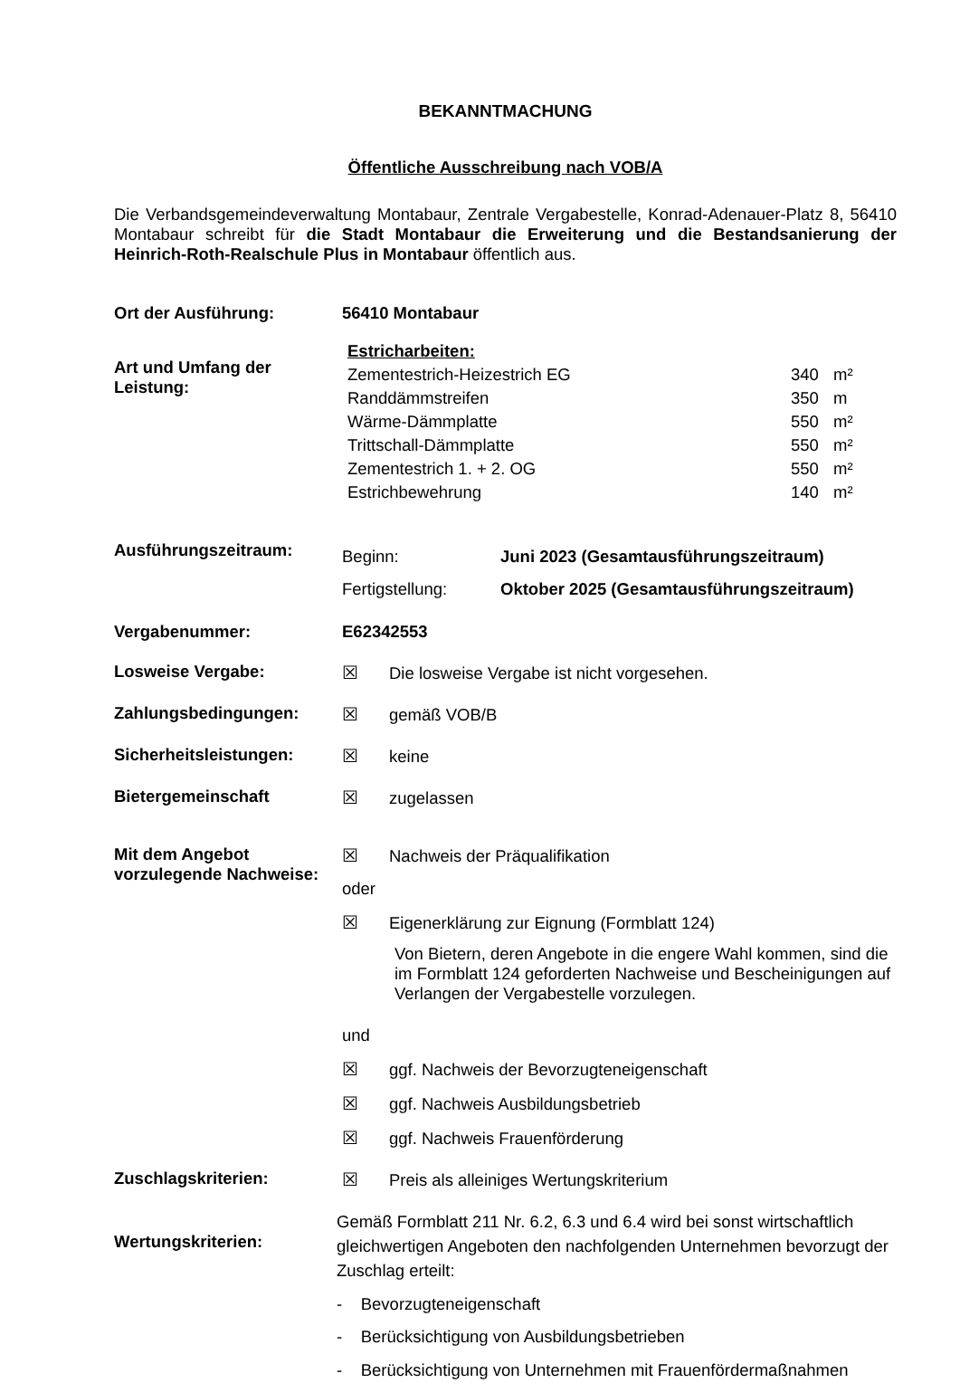BEKANNTMACHUNG
Öffentliche Ausschreibung nach VOB/A
Die Verbandsgemeindeverwaltung Montabaur, Zentrale Vergabestelle, Konrad-Adenauer-Platz 8, 56410 Montabaur schreibt für die Stadt Montabaur die Erweiterung und die Bestandsanierung der Heinrich-Roth-Realschule Plus in Montabaur öffentlich aus.
Ort der Ausführung: 56410 Montabaur
Art und Umfang der Leistung:
| Estricharbeiten: | | |
| Zementestrich-Heizestrich EG | 340 | m² |
| Randdämmstreifen | 350 | m |
| Wärme-Dämmplatte | 550 | m² |
| Trittschall-Dämmplatte | 550 | m² |
| Zementestrich 1. + 2. OG | 550 | m² |
| Estrichbewehrung | 140 | m² |
Ausführungszeitraum:
| Beginn: | Juni 2023 (Gesamtausführungszeitraum) |
| Fertigstellung: | Oktober 2025 (Gesamtausführungszeitraum) |
Vergabenummer: E62342553
Losweise Vergabe: ☒ Die losweise Vergabe ist nicht vorgesehen.
Zahlungsbedingungen: ☒ gemäß VOB/B
Sicherheitsleistungen: ☒ keine
Bietergemeinschaft ☒ zugelassen
Mit dem Angebot vorzulegende Nachweise:
☒ Nachweis der Präqualifikation
oder
☒ Eigenerklärung zur Eignung (Formblatt 124)
Von Bietern, deren Angebote in die engere Wahl kommen, sind die im Formblatt 124 geforderten Nachweise und Bescheinigungen auf Verlangen der Vergabestelle vorzulegen.
und
☒ ggf. Nachweis der Bevorzugteneigenschaft
☒ ggf. Nachweis Ausbildungsbetrieb
☒ ggf. Nachweis Frauenförderung
Zuschlagskriterien: ☒ Preis als alleiniges Wertungskriterium
Wertungskriterien:
Gemäß Formblatt 211 Nr. 6.2, 6.3 und 6.4 wird bei sonst wirtschaftlich gleichwertigen Angeboten den nachfolgenden Unternehmen bevorzugt der Zuschlag erteilt:
- Bevorzugteneigenschaft
- Berücksichtigung von Ausbildungsbetrieben
- Berücksichtigung von Unternehmen mit Frauenfördermaßnahmen